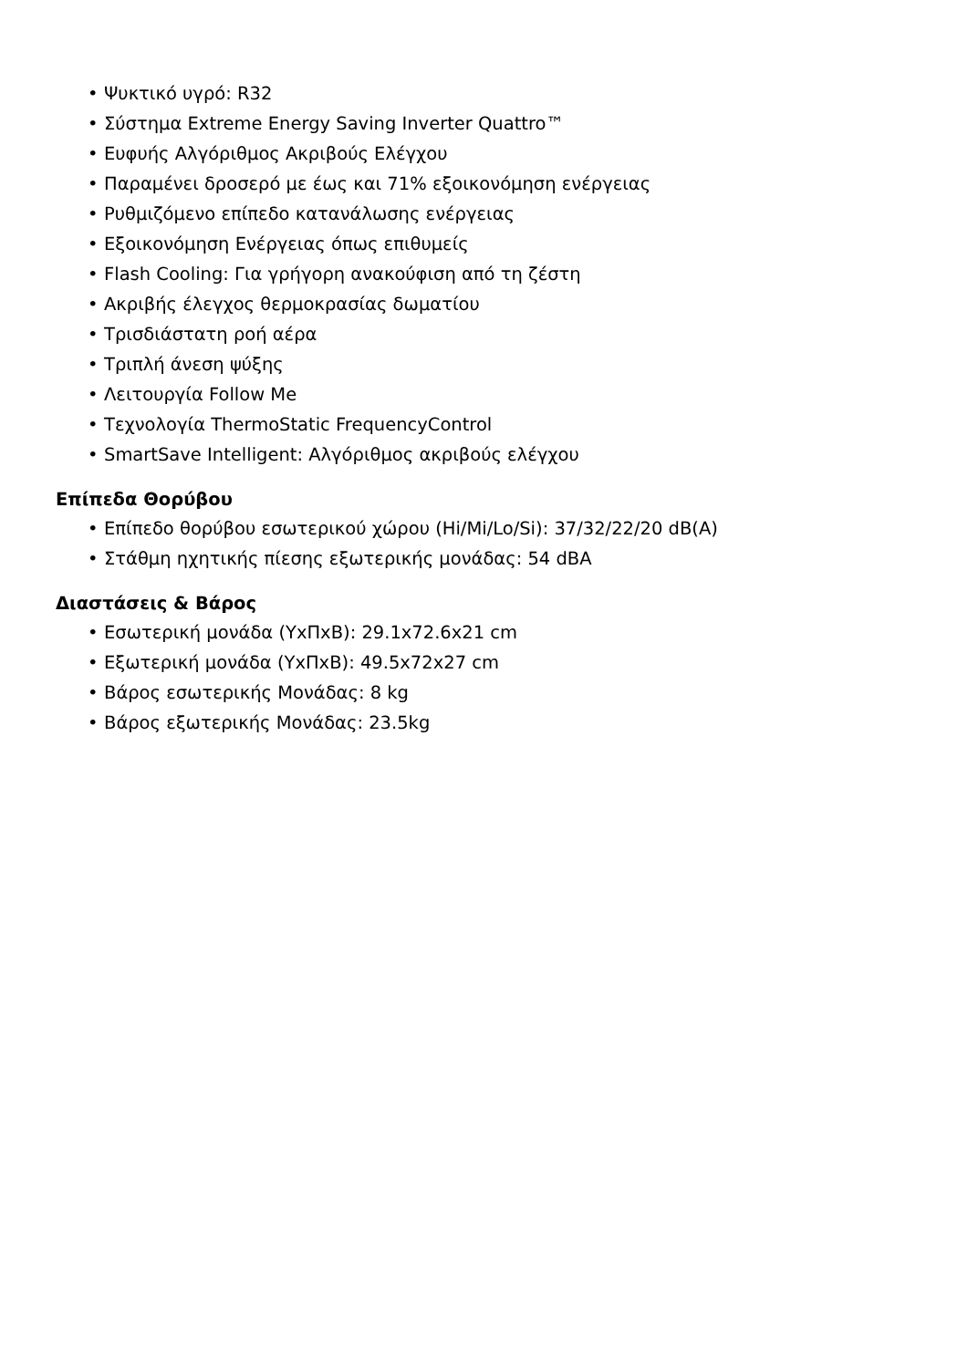• Ψυκτικό υγρό: R32
• Σύστημα Extreme Energy Saving Inverter Quattro™
• Ευφυής Αλγόριθμος Ακριβούς Ελέγχου
• Παραμένει δροσερό με έως και 71% εξοικονόμηση ενέργειας
• Ρυθμιζόμενο επίπεδο κατανάλωσης ενέργειας
• Εξοικονόμηση Ενέργειας όπως επιθυμείς
• Flash Cooling: Για γρήγορη ανακούφιση από τη ζέστη
• Ακριβής έλεγχος θερμοκρασίας δωματίου
• Τρισδιάστατη ροή αέρα
• Τριπλή άνεση ψύξης
• Λειτουργία Follow Me
• Τεχνολογία ThermoStatic FrequencyControl
• SmartSave Intelligent: Αλγόριθμος ακριβούς ελέγχου
Επίπεδα Θορύβου
• Επίπεδο θορύβου εσωτερικού χώρου (Hi/Mi/Lo/Si): 37/32/22/20 dB(A)
• Στάθμη ηχητικής πίεσης εξωτερικής μονάδας: 54 dBA
Διαστάσεις & Βάρος
• Εσωτερική μονάδα (ΥxΠxΒ): 29.1x72.6x21 cm
• Εξωτερική μονάδα (ΥxΠxΒ): 49.5x72x27 cm
• Βάρος εσωτερικής Μονάδας: 8 kg
• Βάρος εξωτερικής Μονάδας: 23.5kg